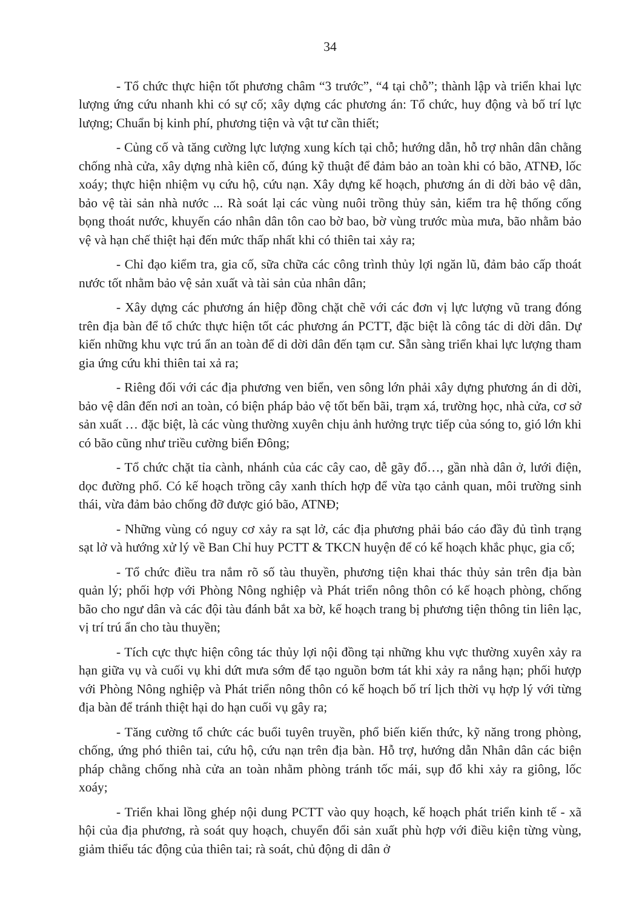34
- Tổ chức thực hiện tốt phương châm “3 trước”, “4 tại chỗ”; thành lập và triển khai lực lượng ứng cứu nhanh khi có sự cố; xây dựng các phương án: Tổ chức, huy động và bố trí lực lượng; Chuẩn bị kinh phí, phương tiện và vật tư cần thiết;
- Củng cố và tăng cường lực lượng xung kích tại chỗ; hướng dẫn, hỗ trợ nhân dân chằng chống nhà cửa, xây dựng nhà kiên cố, đúng kỹ thuật để đảm bảo an toàn khi có bão, ATNĐ, lốc xoáy; thực hiện nhiệm vụ cứu hộ, cứu nạn. Xây dựng kế hoạch, phương án di dời bảo vệ dân, bảo vệ tài sản nhà nước ... Rà soát lại các vùng nuôi trồng thủy sản, kiểm tra hệ thống cống bọng thoát nước, khuyến cáo nhân dân tôn cao bờ bao, bờ vùng trước mùa mưa, bão nhằm bảo vệ và hạn chế thiệt hại đến mức thấp nhất khi có thiên tai xảy ra;
- Chỉ đạo kiểm tra, gia cố, sữa chữa các công trình thủy lợi ngăn lũ, đảm bảo cấp thoát nước tốt nhằm bảo vệ sản xuất và tài sản của nhân dân;
- Xây dựng các phương án hiệp đồng chặt chẽ với các đơn vị lực lượng vũ trang đóng trên địa bàn để tổ chức thực hiện tốt các phương án PCTT, đặc biệt là công tác di dời dân. Dự kiến những khu vực trú ẩn an toàn để di dời dân đến tạm cư. Sẵn sàng triển khai lực lượng tham gia ứng cứu khi thiên tai xả ra;
- Riêng đối với các địa phương ven biển, ven sông lớn phải xây dựng phương án di dời, bảo vệ dân đến nơi an toàn, có biện pháp bảo vệ tốt bến bãi, trạm xá, trường học, nhà cửa, cơ sở sản xuất … đặc biệt, là các vùng thường xuyên chịu ảnh hưởng trực tiếp của sóng to, gió lớn khi có bão cũng như triều cường biển Đông;
- Tổ chức chặt tỉa cành, nhánh của các cây cao, dễ gãy đổ…, gần nhà dân ở, lưới điện, dọc đường phố. Có kế hoạch trồng cây xanh thích hợp để vừa tạo cảnh quan, môi trường sinh thái, vừa đảm bảo chống đỡ được gió bão, ATNĐ;
- Những vùng có nguy cơ xảy ra sạt lở, các địa phương phải báo cáo đầy đủ tình trạng sạt lở và hướng xử lý về Ban Chỉ huy PCTT & TKCN huyện để có kế hoạch khắc phục, gia cố;
- Tổ chức điều tra nắm rõ số tàu thuyền, phương tiện khai thác thủy sản trên địa bàn quản lý; phối hợp với Phòng Nông nghiệp và Phát triển nông thôn có kế hoạch phòng, chống bão cho ngư dân và các đội tàu đánh bắt xa bờ, kế hoạch trang bị phương tiện thông tin liên lạc, vị trí trú ẩn cho tàu thuyền;
- Tích cực thực hiện công tác thủy lợi nội đồng tại những khu vực thường xuyên xảy ra hạn giữa vụ và cuối vụ khi dứt mưa sớm để tạo nguồn bơm tát khi xảy ra nắng hạn; phối hượp với Phòng Nông nghiệp và Phát triển nông thôn có kế hoạch bố trí lịch thời vụ hợp lý với từng địa bàn để tránh thiệt hại do hạn cuối vụ gây ra;
- Tăng cường tổ chức các buổi tuyên truyền, phổ biến kiến thức, kỹ năng trong phòng, chống, ứng phó thiên tai, cứu hộ, cứu nạn trên địa bàn. Hỗ trợ, hướng dẫn Nhân dân các biện pháp chằng chống nhà cửa an toàn nhằm phòng tránh tốc mái, sụp đổ khi xảy ra giông, lốc xoáy;
- Triển khai lồng ghép nội dung PCTT vào quy hoạch, kế hoạch phát triển kinh tế - xã hội của địa phương, rà soát quy hoạch, chuyển đổi sản xuất phù hợp với điều kiện từng vùng, giảm thiểu tác động của thiên tai; rà soát, chủ động di dân ở